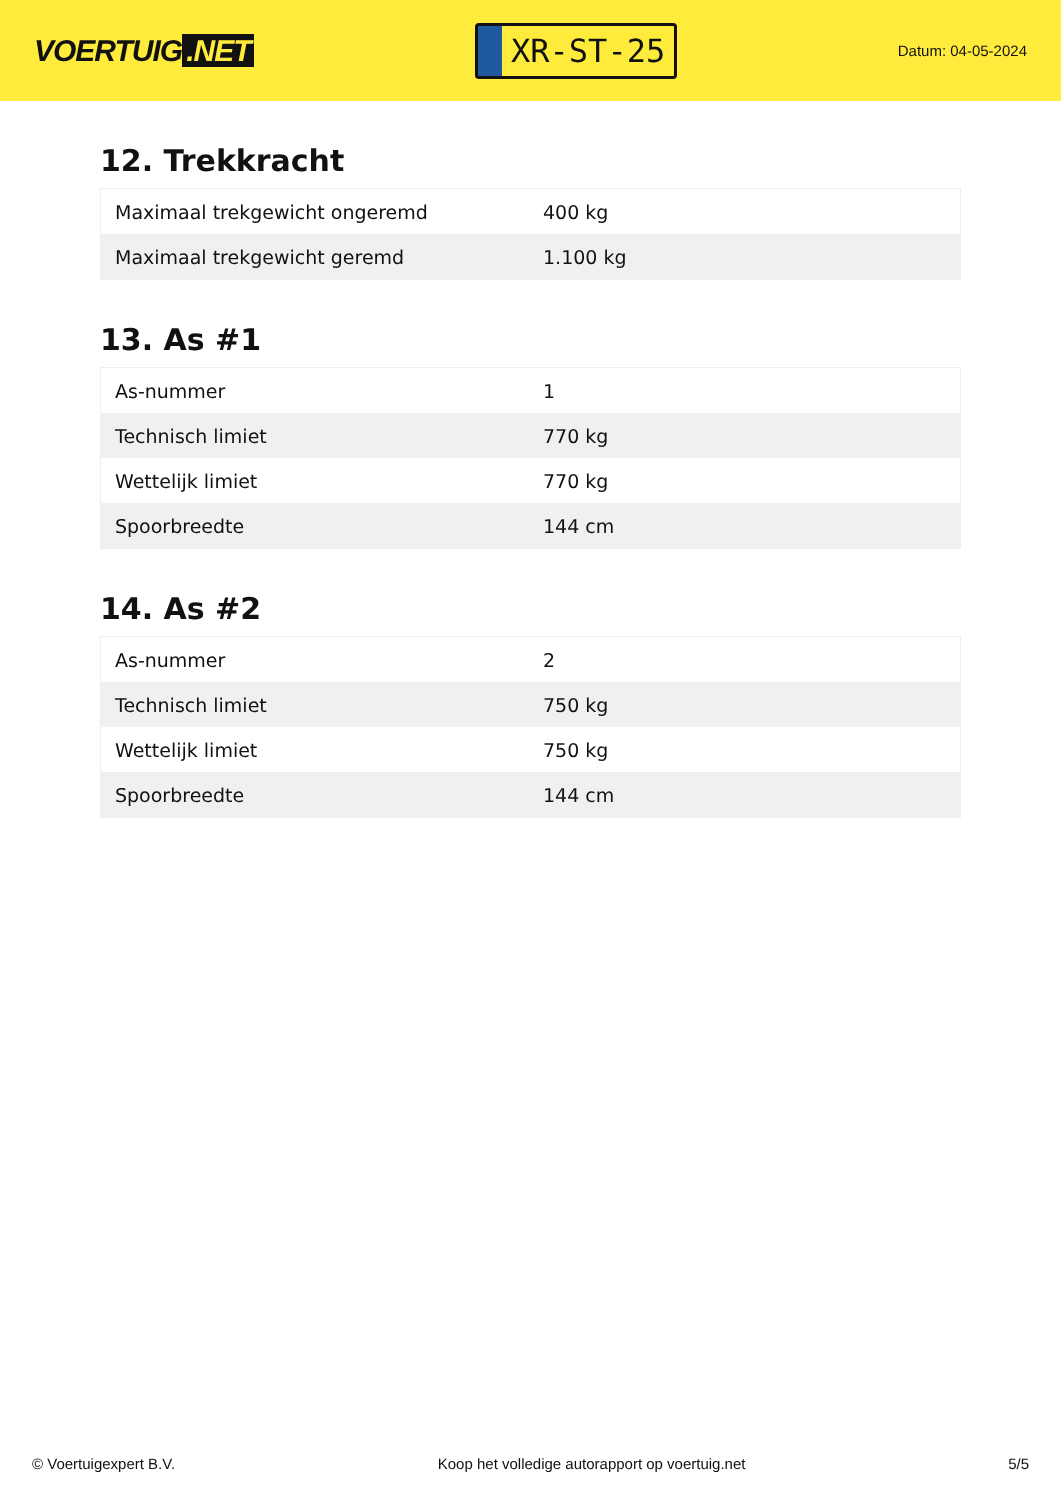VOERTUIG.NET
XR-ST-25
Datum: 04-05-2024
12. Trekkracht
| Maximaal trekgewicht ongeremd | 400 kg |
| Maximaal trekgewicht geremd | 1.100 kg |
13. As #1
| As-nummer | 1 |
| Technisch limiet | 770 kg |
| Wettelijk limiet | 770 kg |
| Spoorbreedte | 144 cm |
14. As #2
| As-nummer | 2 |
| Technisch limiet | 750 kg |
| Wettelijk limiet | 750 kg |
| Spoorbreedte | 144 cm |
© Voertuigexpert B.V. Koop het volledige autorapport op voertuig.net 5/5